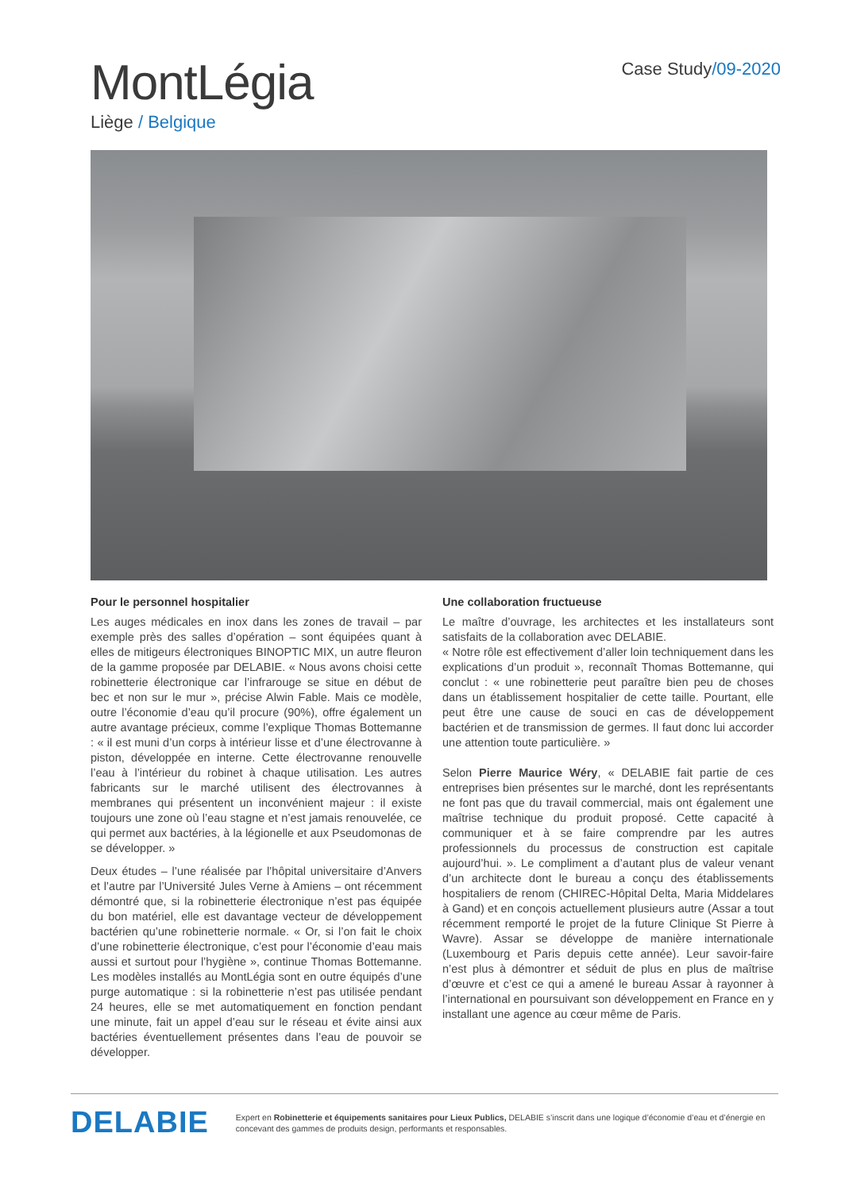MontLégia
Liège / Belgique
Case Study/09-2020
Pour le personnel hospitalier
Les auges médicales en inox dans les zones de travail – par exemple près des salles d’opération – sont équipées quant à elles de mitigeurs électroniques BINOPTIC MIX, un autre fleuron de la gamme proposée par DELABIE. « Nous avons choisi cette robinetterie électronique car l’infrarouge se situe en début de bec et non sur le mur », précise Alwin Fable. Mais ce modèle, outre l’économie d’eau qu’il procure (90%), offre également un autre avantage précieux, comme l’explique Thomas Bottemanne : « il est muni d’un corps à intérieur lisse et d’une électrovanne à piston, développée en interne. Cette électrovanne renouvelle l’eau à l’intérieur du robinet à chaque utilisation. Les autres fabricants sur le marché utilisent des électrovannes à membranes qui présentent un inconvénient majeur : il existe toujours une zone où l’eau stagne et n’est jamais renouvelée, ce qui permet aux bactéries, à la légionelle et aux Pseudomonas de se développer. »
Deux études – l’une réalisée par l’hôpital universitaire d’Anvers et l’autre par l’Université Jules Verne à Amiens – ont récemment démontré que, si la robinetterie électronique n’est pas équipée du bon matériel, elle est davantage vecteur de développement bactérien qu’une robinetterie normale. « Or, si l’on fait le choix d’une robinetterie électronique, c’est pour l’économie d’eau mais aussi et surtout pour l’hygiène », continue Thomas Bottemanne. Les modèles installés au MontLégia sont en outre équipés d’une purge automatique : si la robinetterie n’est pas utilisée pendant 24 heures, elle se met automatiquement en fonction pendant une minute, fait un appel d’eau sur le réseau et évite ainsi aux bactéries éventuellement présentes dans l’eau de pouvoir se développer.
Une collaboration fructueuse
Le maître d’ouvrage, les architectes et les installateurs sont satisfaits de la collaboration avec DELABIE.
« Notre rôle est effectivement d’aller loin techniquement dans les explications d’un produit », reconnaît Thomas Bottemanne, qui conclut : « une robinetterie peut paraître bien peu de choses dans un établissement hospitalier de cette taille. Pourtant, elle peut être une cause de souci en cas de développement bactérien et de transmission de germes. Il faut donc lui accorder une attention toute particulière. »
Selon Pierre Maurice Wéry, « DELABIE fait partie de ces entreprises bien présentes sur le marché, dont les représentants ne font pas que du travail commercial, mais ont également une maîtrise technique du produit proposé. Cette capacité à communiquer et à se faire comprendre par les autres professionnels du processus de construction est capitale aujourd’hui. ». Le compliment a d’autant plus de valeur venant d’un architecte dont le bureau a conçu des établissements hospitaliers de renom (CHIREC-Hôpital Delta, Maria Middelares à Gand) et en conçois actuellement plusieurs autre (Assar a tout récemment remporté le projet de la future Clinique St Pierre à Wavre). Assar se développe de manière internationale (Luxembourg et Paris depuis cette année). Leur savoir-faire n’est plus à démontrer et séduit de plus en plus de maîtrise d’œuvre et c’est ce qui a amené le bureau Assar à rayonner à l’international en poursuivant son développement en France en y installant une agence au cœur même de Paris.
DELABIE
Expert en Robinetterie et équipements sanitaires pour Lieux Publics, DELABIE s’inscrit dans une logique d’économie d’eau et d’énergie en concevant des gammes de produits design, performants et responsables.